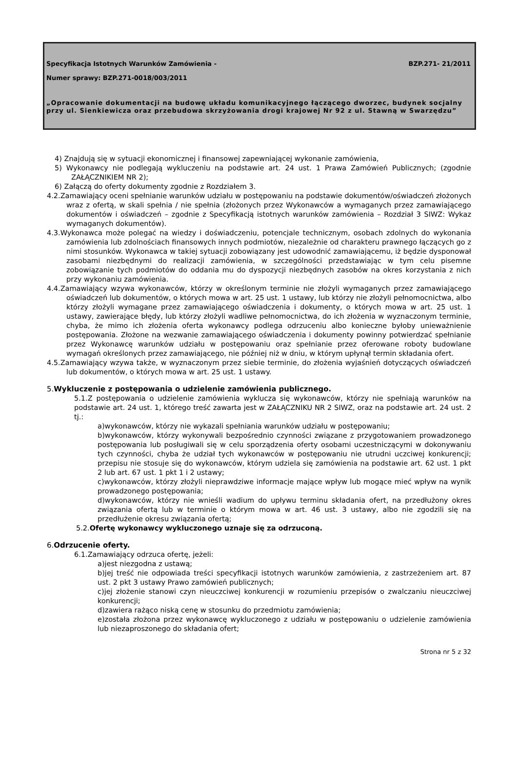Specyfikacja Istotnych Warunków Zamówienia -
BZP.271- 21/2011
Numer sprawy: BZP.271-0018/003/2011
„Opracowanie dokumentacji na budowę układu komunikacyjnego łączącego dworzec, budynek socjalny przy ul. Sienkiewicza oraz przebudowa skrzyżowania drogi krajowej Nr 92 z ul. Stawną w Swarzędzu”
4) Znajdują się w sytuacji ekonomicznej i finansowej zapewniającej wykonanie zamówienia,
5) Wykonawcy nie podlegają wykluczeniu na podstawie art. 24 ust. 1 Prawa Zamówień Publicznych; (zgodnie ZAŁĄCZNIKIEM NR 2);
6) Załączą do oferty dokumenty zgodnie z Rozdziałem 3.
4.2.Zamawiający oceni spełnianie warunków udziału w postępowaniu na podstawie dokumentów/oświadczeń złożonych wraz z ofertą, w skali spełnia / nie spełnia (złożonych przez Wykonawców a wymaganych przez zamawiającego dokumentów i oświadczeń – zgodnie z Specyfikacją istotnych warunków zamówienia – Rozdział 3 SIWZ: Wykaz wymaganych dokumentów).
4.3.Wykonawca może polegać na wiedzy i doświadczeniu, potencjale technicznym, osobach zdolnych do wykonania zamówienia lub zdolnościach finansowych innych podmiotów, niezależnie od charakteru prawnego łączących go z nimi stosunków. Wykonawca w takiej sytuacji zobowiązany jest udowodnić zamawiającemu, iż będzie dysponował zasobami niezbędnymi do realizacji zamówienia, w szczególności przedstawiając w tym celu pisemne zobowiązanie tych podmiotów do oddania mu do dyspozycji niezbędnych zasobów na okres korzystania z nich przy wykonaniu zamówienia.
4.4.Zamawiający wzywa wykonawców, którzy w określonym terminie nie złożyli wymaganych przez zamawiającego oświadczeń lub dokumentów, o których mowa w art. 25 ust. 1 ustawy, lub którzy nie złożyli pełnomocnictwa, albo którzy złożyli wymagane przez zamawiającego oświadczenia i dokumenty, o których mowa w art. 25 ust. 1 ustawy, zawierające błędy, lub którzy złożyli wadliwe pełnomocnictwa, do ich złożenia w wyznaczonym terminie, chyba, że mimo ich złożenia oferta wykonawcy podlega odrzuceniu albo konieczne byłoby unieważnienie postępowania. Złożone na wezwanie zamawiającego oświadczenia i dokumenty powinny potwierdzać spełnianie przez Wykonawcę warunków udziału w postępowaniu oraz spełnianie przez oferowane roboty budowlane wymagań określonych przez zamawiającego, nie później niż w dniu, w którym upłynął termin składania ofert.
4.5.Zamawiający wzywa także, w wyznaczonym przez siebie terminie, do złożenia wyjaśnień dotyczących oświadczeń lub dokumentów, o których mowa w art. 25 ust. 1 ustawy.
5. Wykluczenie z postępowania o udzielenie zamówienia publicznego.
5.1.Z postępowania o udzielenie zamówienia wyklucza się wykonawców, którzy nie spełniają warunków na podstawie art. 24 ust. 1, którego treść zawarta jest w ZAŁĄCZNIKU NR 2 SIWZ, oraz na podstawie art. 24 ust. 2 tj.:
a)wykonawców, którzy nie wykazali spełniania warunków udziału w postępowaniu;
b)wykonawców, którzy wykonywali bezpośrednio czynności związane z przygotowaniem prowadzonego postępowania lub posługiwali się w celu sporządzenia oferty osobami uczestniczącymi w dokonywaniu tych czynności, chyba że udział tych wykonawców w postępowaniu nie utrudni uczciwej konkurencji; przepisu nie stosuje się do wykonawców, którym udziela się zamówienia na podstawie art. 62 ust. 1 pkt 2 lub art. 67 ust. 1 pkt 1 i 2 ustawy;
c)wykonawców, którzy złożyli nieprawdziwe informacje mające wpływ lub mogące mieć wpływ na wynik prowadzonego postępowania;
d)wykonawców, którzy nie wnieśli wadium do upływu terminu składania ofert, na przedłużony okres związania ofertą lub w terminie o którym mowa w art. 46 ust. 3 ustawy, albo nie zgodzili się na przedłużenie okresu związania ofertą;
5.2.Ofertę wykonawcy wykluczonego uznaje się za odrzuconą.
6. Odrzucenie oferty.
6.1.Zamawiający odrzuca ofertę, jeżeli:
a)jest niezgodna z ustawą;
b)jej treść nie odpowiada treści specyfikacji istotnych warunków zamówienia, z zastrzeżeniem art. 87 ust. 2 pkt 3 ustawy Prawo zamówień publicznych;
c)jej złożenie stanowi czyn nieuczciwej konkurencji w rozumieniu przepisów o zwalczaniu nieuczciwej konkurencji;
d)zawiera rażąco niską cenę w stosunku do przedmiotu zamówienia;
e)została złożona przez wykonawcę wykluczonego z udziału w postępowaniu o udzielenie zamówienia lub niezaproszonego do składania ofert;
Strona nr 5 z 32